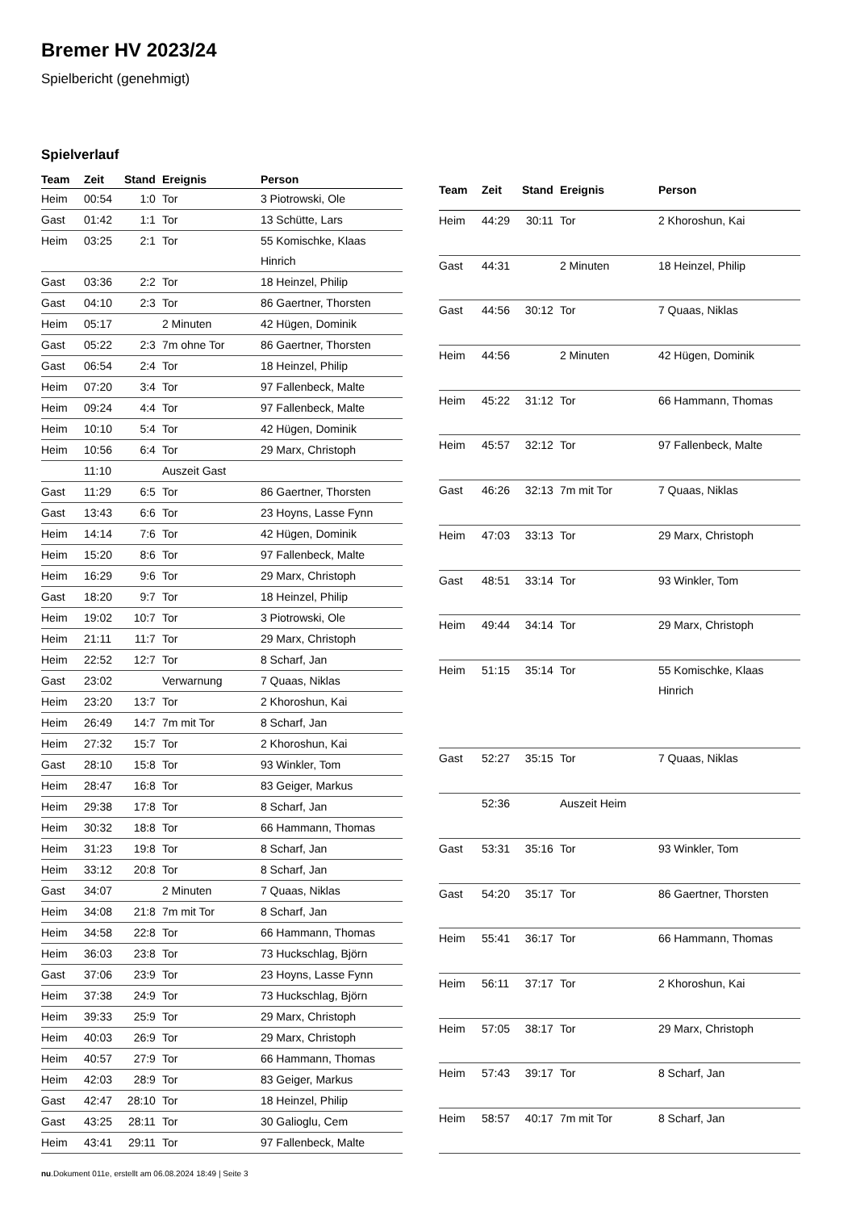Bremer HV 2023/24
Spielbericht (genehmigt)
Spielverlauf
| Team | Zeit | Stand | Ereignis | Person |
| --- | --- | --- | --- | --- |
| Heim | 00:54 | 1:0 | Tor | 3 Piotrowski, Ole |
| Gast | 01:42 | 1:1 | Tor | 13 Schütte, Lars |
| Heim | 03:25 | 2:1 | Tor | 55 Komischke, Klaas Hinrich |
| Gast | 03:36 | 2:2 | Tor | 18 Heinzel, Philip |
| Gast | 04:10 | 2:3 | Tor | 86 Gaertner, Thorsten |
| Heim | 05:17 | | 2 Minuten | 42 Hügen, Dominik |
| Gast | 05:22 | 2:3 | 7m ohne Tor | 86 Gaertner, Thorsten |
| Gast | 06:54 | 2:4 | Tor | 18 Heinzel, Philip |
| Heim | 07:20 | 3:4 | Tor | 97 Fallenbeck, Malte |
| Heim | 09:24 | 4:4 | Tor | 97 Fallenbeck, Malte |
| Heim | 10:10 | 5:4 | Tor | 42 Hügen, Dominik |
| Heim | 10:56 | 6:4 | Tor | 29 Marx, Christoph |
| | 11:10 | | Auszeit Gast | |
| Gast | 11:29 | 6:5 | Tor | 86 Gaertner, Thorsten |
| Gast | 13:43 | 6:6 | Tor | 23 Hoyns, Lasse Fynn |
| Heim | 14:14 | 7:6 | Tor | 42 Hügen, Dominik |
| Heim | 15:20 | 8:6 | Tor | 97 Fallenbeck, Malte |
| Heim | 16:29 | 9:6 | Tor | 29 Marx, Christoph |
| Gast | 18:20 | 9:7 | Tor | 18 Heinzel, Philip |
| Heim | 19:02 | 10:7 | Tor | 3 Piotrowski, Ole |
| Heim | 21:11 | 11:7 | Tor | 29 Marx, Christoph |
| Heim | 22:52 | 12:7 | Tor | 8 Scharf, Jan |
| Gast | 23:02 | | Verwarnung | 7 Quaas, Niklas |
| Heim | 23:20 | 13:7 | Tor | 2 Khoroshun, Kai |
| Heim | 26:49 | 14:7 | 7m mit Tor | 8 Scharf, Jan |
| Heim | 27:32 | 15:7 | Tor | 2 Khoroshun, Kai |
| Gast | 28:10 | 15:8 | Tor | 93 Winkler, Tom |
| Heim | 28:47 | 16:8 | Tor | 83 Geiger, Markus |
| Heim | 29:38 | 17:8 | Tor | 8 Scharf, Jan |
| Heim | 30:32 | 18:8 | Tor | 66 Hammann, Thomas |
| Heim | 31:23 | 19:8 | Tor | 8 Scharf, Jan |
| Heim | 33:12 | 20:8 | Tor | 8 Scharf, Jan |
| Gast | 34:07 | | 2 Minuten | 7 Quaas, Niklas |
| Heim | 34:08 | 21:8 | 7m mit Tor | 8 Scharf, Jan |
| Heim | 34:58 | 22:8 | Tor | 66 Hammann, Thomas |
| Heim | 36:03 | 23:8 | Tor | 73 Huckschlag, Björn |
| Gast | 37:06 | 23:9 | Tor | 23 Hoyns, Lasse Fynn |
| Heim | 37:38 | 24:9 | Tor | 73 Huckschlag, Björn |
| Heim | 39:33 | 25:9 | Tor | 29 Marx, Christoph |
| Heim | 40:03 | 26:9 | Tor | 29 Marx, Christoph |
| Heim | 40:57 | 27:9 | Tor | 66 Hammann, Thomas |
| Heim | 42:03 | 28:9 | Tor | 83 Geiger, Markus |
| Gast | 42:47 | 28:10 | Tor | 18 Heinzel, Philip |
| Gast | 43:25 | 28:11 | Tor | 30 Galioglu, Cem |
| Heim | 43:41 | 29:11 | Tor | 97 Fallenbeck, Malte |
| Team | Zeit | Stand | Ereignis | Person |
| --- | --- | --- | --- | --- |
| Heim | 44:29 | 30:11 | Tor | 2 Khoroshun, Kai |
| Gast | 44:31 | | 2 Minuten | 18 Heinzel, Philip |
| Gast | 44:56 | 30:12 | Tor | 7 Quaas, Niklas |
| Heim | 44:56 | | 2 Minuten | 42 Hügen, Dominik |
| Heim | 45:22 | 31:12 | Tor | 66 Hammann, Thomas |
| Heim | 45:57 | 32:12 | Tor | 97 Fallenbeck, Malte |
| Gast | 46:26 | 32:13 | 7m mit Tor | 7 Quaas, Niklas |
| Heim | 47:03 | 33:13 | Tor | 29 Marx, Christoph |
| Gast | 48:51 | 33:14 | Tor | 93 Winkler, Tom |
| Heim | 49:44 | 34:14 | Tor | 29 Marx, Christoph |
| Heim | 51:15 | 35:14 | Tor | 55 Komischke, Klaas Hinrich |
| Gast | 52:27 | 35:15 | Tor | 7 Quaas, Niklas |
| | 52:36 | | Auszeit Heim | |
| Gast | 53:31 | 35:16 | Tor | 93 Winkler, Tom |
| Gast | 54:20 | 35:17 | Tor | 86 Gaertner, Thorsten |
| Heim | 55:41 | 36:17 | Tor | 66 Hammann, Thomas |
| Heim | 56:11 | 37:17 | Tor | 2 Khoroshun, Kai |
| Heim | 57:05 | 38:17 | Tor | 29 Marx, Christoph |
| Heim | 57:43 | 39:17 | Tor | 8 Scharf, Jan |
| Heim | 58:57 | 40:17 | 7m mit Tor | 8 Scharf, Jan |
nu.Dokument 011e, erstellt am 06.08.2024 18:49 | Seite 3